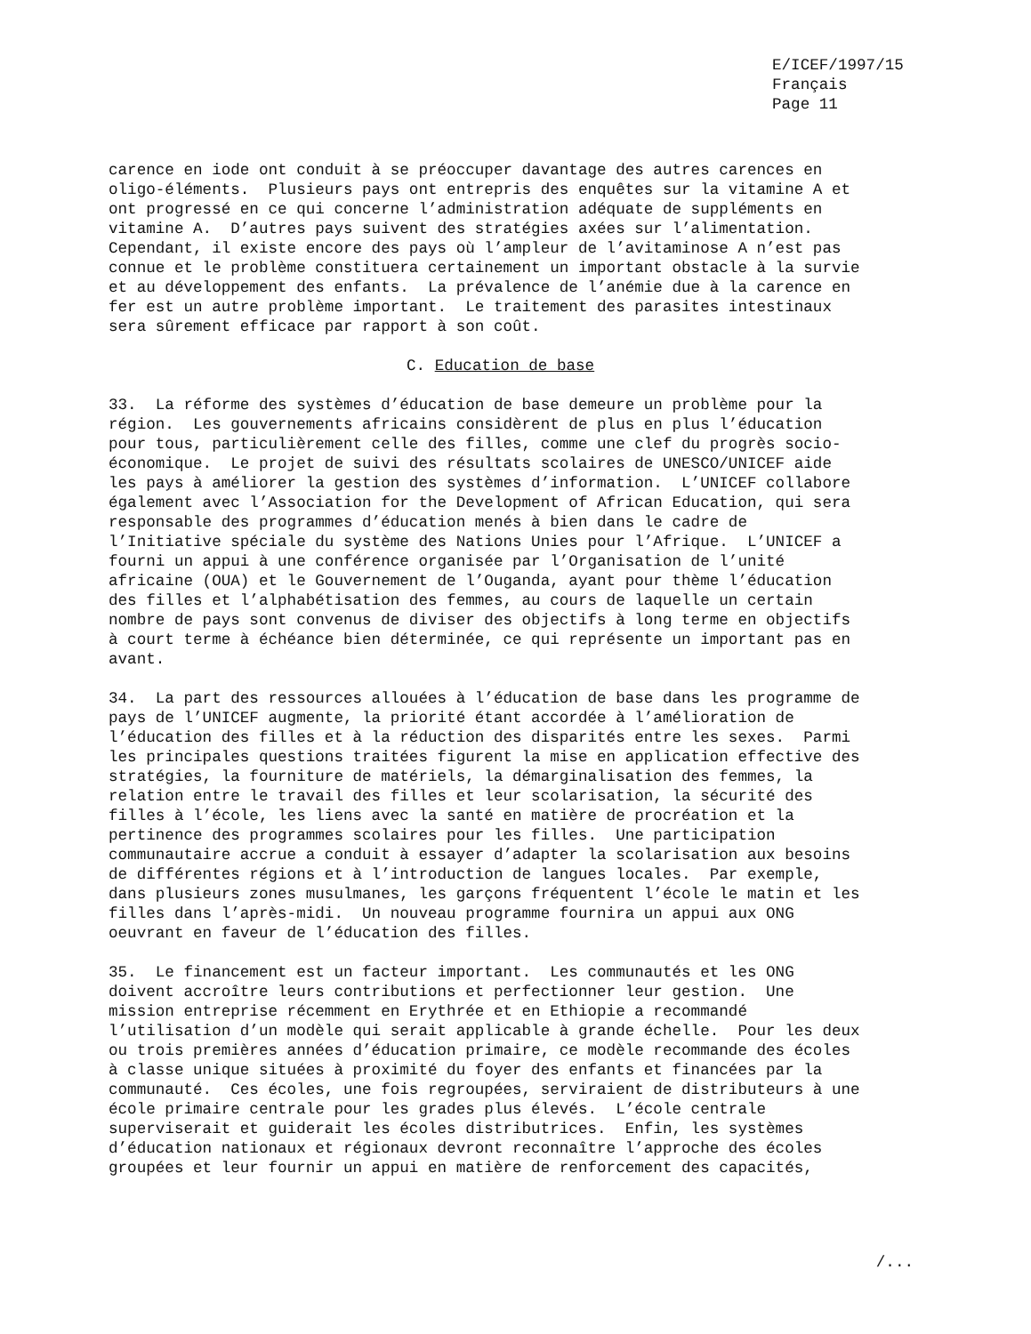E/ICEF/1997/15 Français Page 11
carence en iode ont conduit à se préoccuper davantage des autres carences en oligo-éléments. Plusieurs pays ont entrepris des enquêtes sur la vitamine A et ont progressé en ce qui concerne l’administration adéquate de suppléments en vitamine A. D’autres pays suivent des stratégies axées sur l’alimentation. Cependant, il existe encore des pays où l’ampleur de l’avitaminose A n’est pas connue et le problème constituera certainement un important obstacle à la survie et au développement des enfants. La prévalence de l’anémie due à la carence en fer est un autre problème important. Le traitement des parasites intestinaux sera sûrement efficace par rapport à son coût.
C. Education de base
33. La réforme des systèmes d’éducation de base demeure un problème pour la région. Les gouvernements africains considèrent de plus en plus l’éducation pour tous, particulièrement celle des filles, comme une clef du progrès socio- économique. Le projet de suivi des résultats scolaires de UNESCO/UNICEF aide les pays à améliorer la gestion des systèmes d’information. L’UNICEF collabore également avec l’Association for the Development of African Education, qui sera responsable des programmes d’éducation menés à bien dans le cadre de l’Initiative spéciale du système des Nations Unies pour l’Afrique. L’UNICEF a fourni un appui à une conférence organisée par l’Organisation de l’unité africaine (OUA) et le Gouvernement de l’Ouganda, ayant pour thème l’éducation des filles et l’alphabétisation des femmes, au cours de laquelle un certain nombre de pays sont convenus de diviser des objectifs à long terme en objectifs à court terme à échéance bien déterminée, ce qui représente un important pas en avant.
34. La part des ressources allouées à l’éducation de base dans les programme de pays de l’UNICEF augmente, la priorité étant accordée à l’amélioration de l’éducation des filles et à la réduction des disparités entre les sexes. Parmi les principales questions traitées figurent la mise en application effective des stratégies, la fourniture de matériels, la démarginalisation des femmes, la relation entre le travail des filles et leur scolarisation, la sécurité des filles à l’école, les liens avec la santé en matière de procréation et la pertinence des programmes scolaires pour les filles. Une participation communautaire accrue a conduit à essayer d’adapter la scolarisation aux besoins de différentes régions et à l’introduction de langues locales. Par exemple, dans plusieurs zones musulmanes, les garçons fréquentent l’école le matin et les filles dans l’après-midi. Un nouveau programme fournira un appui aux ONG oeuvrant en faveur de l’éducation des filles.
35. Le financement est un facteur important. Les communautés et les ONG doivent accroître leurs contributions et perfectionner leur gestion. Une mission entreprise récemment en Erythrée et en Ethiopie a recommandé l’utilisation d’un modèle qui serait applicable à grande échelle. Pour les deux ou trois premières années d’éducation primaire, ce modèle recommande des écoles à classe unique situées à proximité du foyer des enfants et financées par la communauté. Ces écoles, une fois regroupées, serviraient de distributeurs à une école primaire centrale pour les grades plus élevés. L’école centrale superviserait et guiderait les écoles distributrices. Enfin, les systèmes d’éducation nationaux et régionaux devront reconnaître l’approche des écoles groupées et leur fournir un appui en matière de renforcement des capacités,
/...